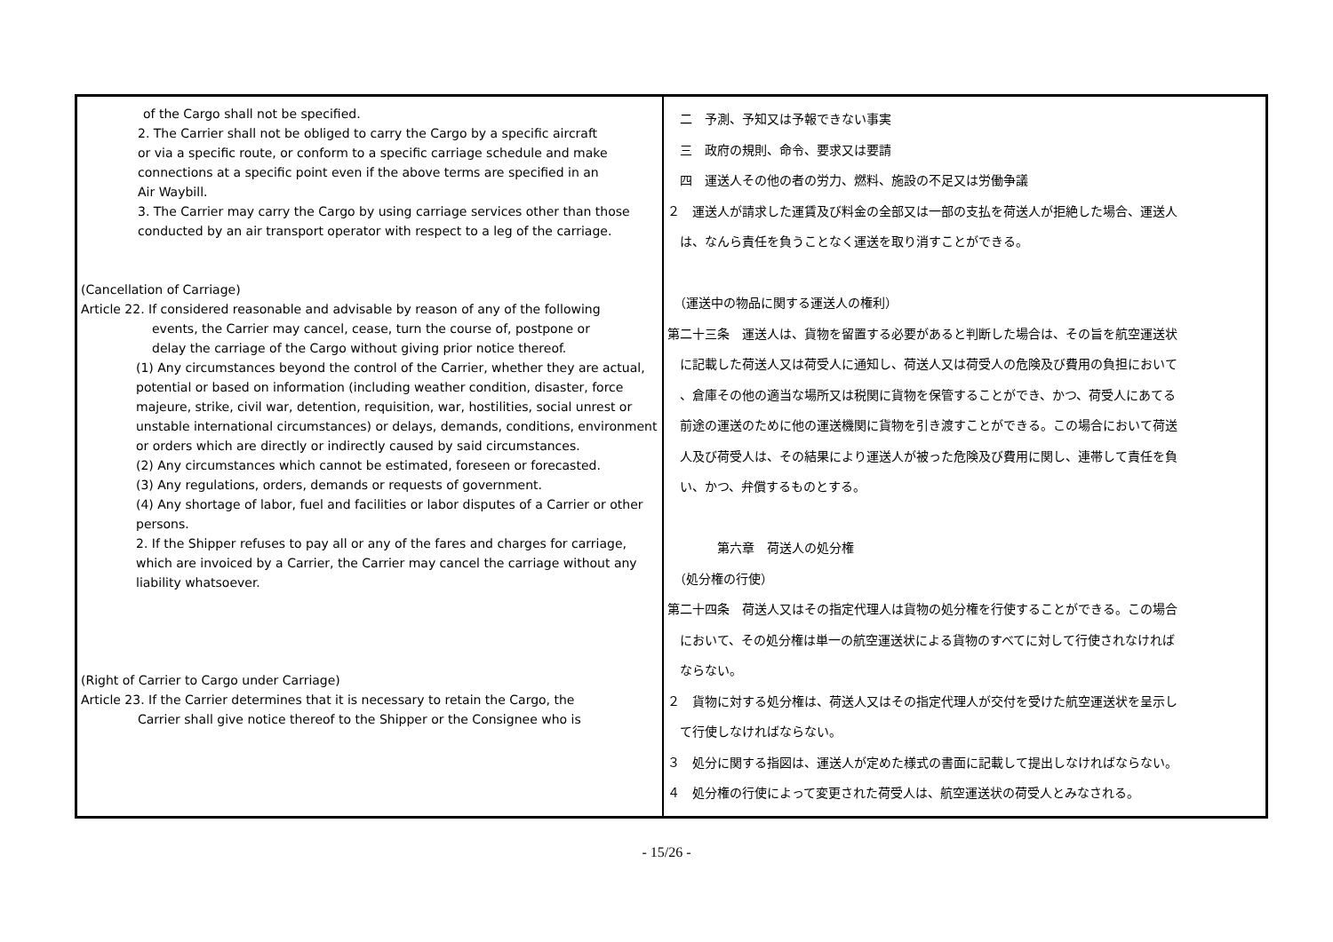| of the Cargo shall not be specified. 2. The Carrier shall not be obliged to carry the Cargo by a specific aircraft or via a specific route, or conform to a specific carriage schedule and make connections at a specific point even if the above terms are specified in an Air Waybill. 3. The Carrier may carry the Cargo by using carriage services other than those conducted by an air transport operator with respect to a leg of the carriage. (Cancellation of Carriage) Article 22. If considered reasonable and advisable by reason of any of the following events, the Carrier may cancel, cease, turn the course of, postpone or delay the carriage of the Cargo without giving prior notice thereof. (1) Any circumstances beyond the control of the Carrier, whether they are actual, potential or based on information (including weather condition, disaster, force majeure, strike, civil war, detention, requisition, war, hostilities, social unrest or unstable international circumstances) or delays, demands, conditions, environment or orders which are directly or indirectly caused by said circumstances. (2) Any circumstances which cannot be estimated, foreseen or forecasted. (3) Any regulations, orders, demands or requests of government. (4) Any shortage of labor, fuel and facilities or labor disputes of a Carrier or other persons. 2. If the Shipper refuses to pay all or any of the fares and charges for carriage, which are invoiced by a Carrier, the Carrier may cancel the carriage without any liability whatsoever. (Right of Carrier to Cargo under Carriage) Article 23. If the Carrier determines that it is necessary to retain the Cargo, the Carrier shall give notice thereof to the Shipper or the Consignee who is | 二 予測、予知又は予報できない事実 三 政府の規則、命令、要求又は要請 四 運送人その他の者の労力、燃料、施設の不足又は労働争議 ２ 運送人が請求した運賃及び料金の全部又は一部の支払を荷送人が拒絶した場合、運送人 は、なんら責任を負うことなく運送を取り消すことができる。 （運送中の物品に関する運送人の権利） 第二十三条 運送人は、貨物を留置する必要があると判断した場合は、その旨を航空運送状 に記載した荷送人又は荷受人に通知し、荷送人又は荷受人の危険及び費用の負担において 、倉庫その他の適当な場所又は税関に貨物を保管することができ、かつ、荷受人にあてる 前途の運送のために他の運送機関に貨物を引き渡すことができる。この場合において荷送 人及び荷受人は、その結果により運送人が被った危険及び費用に関し、連帯して責任を負 い、かつ、弁償するものとする。 第六章 荷送人の処分権 （処分権の行使） 第二十四条 荷送人又はその指定代理人は貨物の処分権を行使することができる。この場合 において、その処分権は単一の航空運送状による貨物のすべてに対して行使されなければ ならない。 ２ 貨物に対する処分権は、荷送人又はその指定代理人が交付を受けた航空運送状を呈示し て行使しなければならない。 ３ 処分に関する指図は、運送人が定めた様式の書面に記載して提出しなければならない。 ４ 処分権の行使によって変更された荷受人は、航空運送状の荷受人とみなされる。 |
- 15/26 -